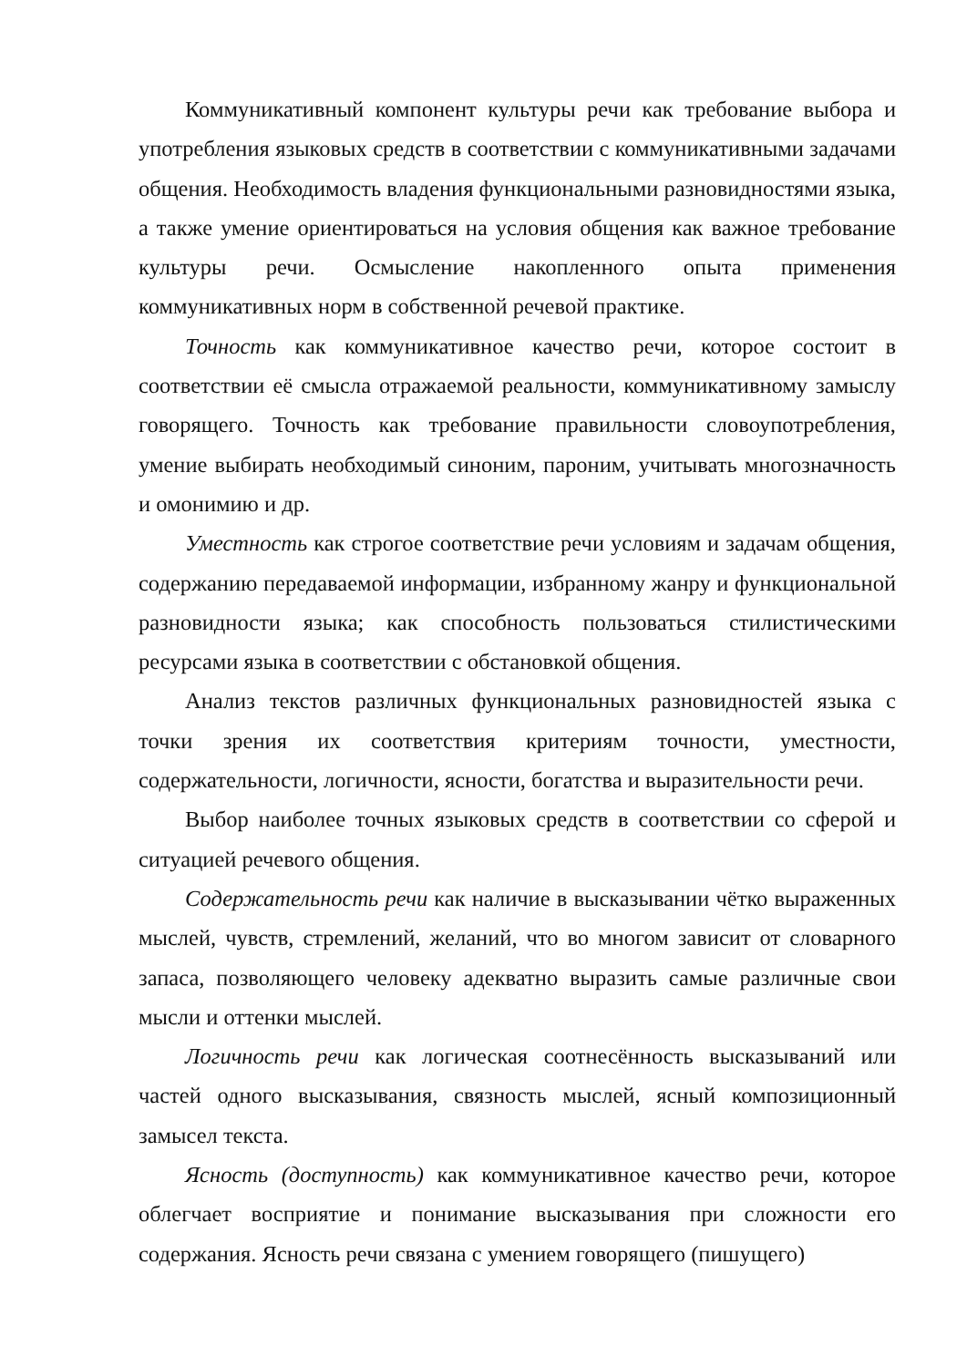Коммуникативный компонент культуры речи как требование выбора и употребления языковых средств в соответствии с коммуникативными задачами общения. Необходимость владения функциональными разновидностями языка, а также умение ориентироваться на условия общения как важное требование культуры речи. Осмысление накопленного опыта применения коммуникативных норм в собственной речевой практике.
Точность как коммуникативное качество речи, которое состоит в соответствии её смысла отражаемой реальности, коммуникативному замыслу говорящего. Точность как требование правильности словоупотребления, умение выбирать необходимый синоним, пароним, учитывать многозначность и омонимию и др.
Уместность как строгое соответствие речи условиям и задачам общения, содержанию передаваемой информации, избранному жанру и функциональной разновидности языка; как способность пользоваться стилистическими ресурсами языка в соответствии с обстановкой общения.
Анализ текстов различных функциональных разновидностей языка с точки зрения их соответствия критериям точности, уместности, содержательности, логичности, ясности, богатства и выразительности речи.
Выбор наиболее точных языковых средств в соответствии со сферой и ситуацией речевого общения.
Содержательность речи как наличие в высказывании чётко выраженных мыслей, чувств, стремлений, желаний, что во многом зависит от словарного запаса, позволяющего человеку адекватно выразить самые различные свои мысли и оттенки мыслей.
Логичность речи как логическая соотнесённость высказываний или частей одного высказывания, связность мыслей, ясный композиционный замысел текста.
Ясность (доступность) как коммуникативное качество речи, которое облегчает восприятие и понимание высказывания при сложности его содержания. Ясность речи связана с умением говорящего (пишущего)